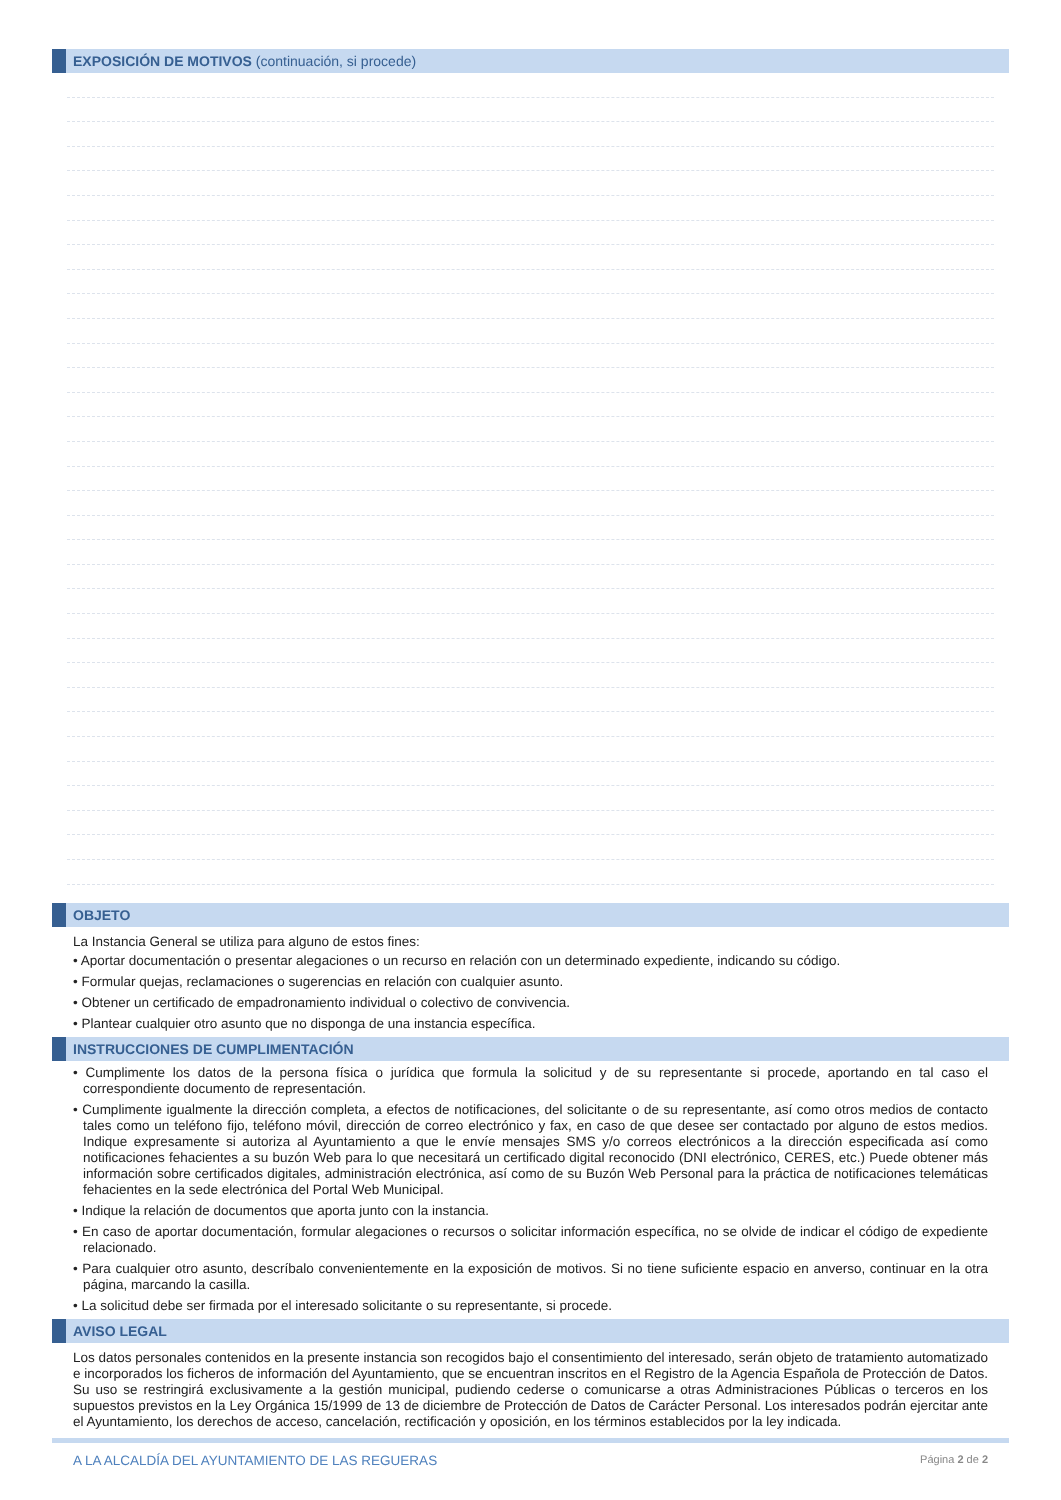EXPOSICIÓN DE MOTIVOS (continuación, si procede)
OBJETO
La Instancia General se utiliza para alguno de estos fines:
• Aportar documentación o presentar alegaciones o un recurso en relación con un determinado expediente, indicando su código.
• Formular quejas, reclamaciones o sugerencias en relación con cualquier asunto.
• Obtener un certificado de empadronamiento individual o colectivo de convivencia.
• Plantear cualquier otro asunto que no disponga de una instancia específica.
INSTRUCCIONES DE CUMPLIMENTACIÓN
• Cumplimente los datos de la persona física o jurídica que formula la solicitud y de su representante si procede, aportando en tal caso el correspondiente documento de representación.
• Cumplimente igualmente la dirección completa, a efectos de notificaciones, del solicitante o de su representante, así como otros medios de contacto tales como un teléfono fijo, teléfono móvil, dirección de correo electrónico y fax, en caso de que desee ser contactado por alguno de estos medios. Indique expresamente si autoriza al Ayuntamiento a que le envíe mensajes SMS y/o correos electrónicos a la dirección especificada así como notificaciones fehacientes a su buzón Web para lo que necesitará un certificado digital reconocido (DNI electrónico, CERES, etc.) Puede obtener más información sobre certificados digitales, administración electrónica, así como de su Buzón Web Personal para la práctica de notificaciones telemáticas fehacientes en la sede electrónica del Portal Web Municipal.
• Indique la relación de documentos que aporta junto con la instancia.
• En caso de aportar documentación, formular alegaciones o recursos o solicitar información específica, no se olvide de indicar el código de expediente relacionado.
• Para cualquier otro asunto, descríbalo convenientemente en la exposición de motivos. Si no tiene suficiente espacio en anverso, continuar en la otra página, marcando la casilla.
• La solicitud debe ser firmada por el interesado solicitante o su representante, si procede.
AVISO LEGAL
Los datos personales contenidos en la presente instancia son recogidos bajo el consentimiento del interesado, serán objeto de tratamiento automatizado e incorporados los ficheros de información del Ayuntamiento, que se encuentran inscritos en el Registro de la Agencia Española de Protección de Datos. Su uso se restringirá exclusivamente a la gestión municipal, pudiendo cederse o comunicarse a otras Administraciones Públicas o terceros en los supuestos previstos en la Ley Orgánica 15/1999 de 13 de diciembre de Protección de Datos de Carácter Personal. Los interesados podrán ejercitar ante el Ayuntamiento, los derechos de acceso, cancelación, rectificación y oposición, en los términos establecidos por la ley indicada.
A LA ALCALDÍA DEL AYUNTAMIENTO DE LAS REGUERAS Página 2 de 2